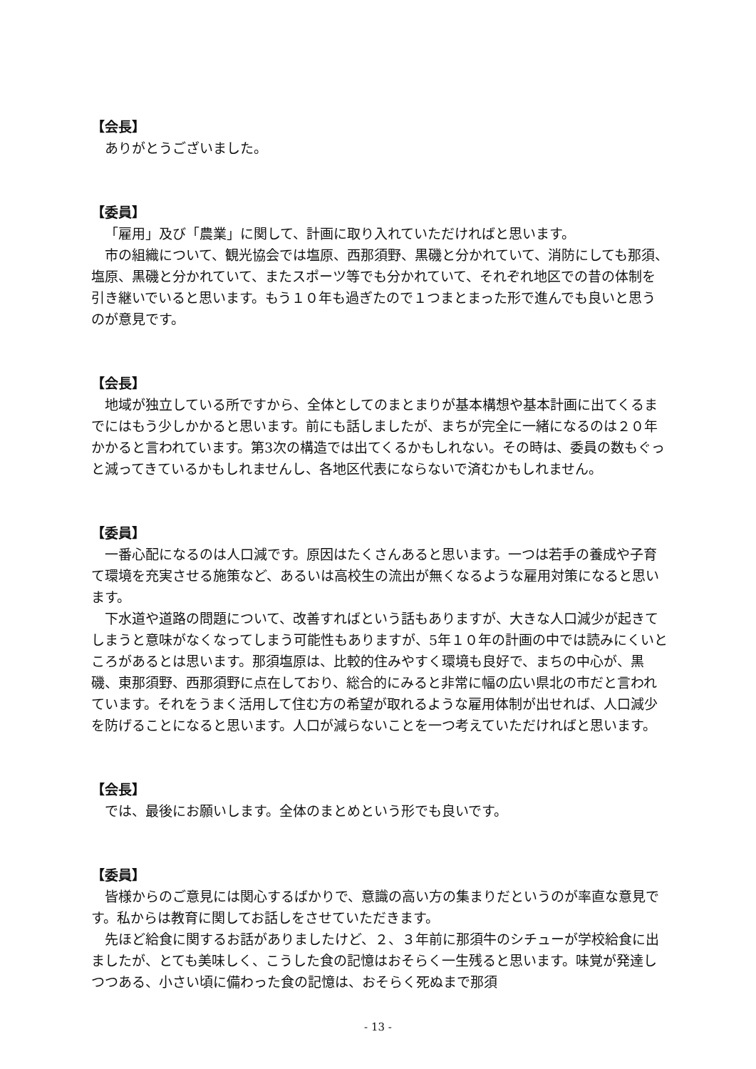【会長】
ありがとうございました。
【委員】
「雇用」及び「農業」に関して、計画に取り入れていただければと思います。
市の組織について、観光協会では塩原、西那須野、黒磯と分かれていて、消防にしても那須、塩原、黒磯と分かれていて、またスポーツ等でも分かれていて、それぞれ地区での昔の体制を引き継いでいると思います。もう１０年も過ぎたので１つまとまった形で進んでも良いと思うのが意見です。
【会長】
地域が独立している所ですから、全体としてのまとまりが基本構想や基本計画に出てくるまでにはもう少しかかると思います。前にも話しましたが、まちが完全に一緒になるのは２０年かかると言われています。第3次の構造では出てくるかもしれない。その時は、委員の数もぐっと減ってきているかもしれませんし、各地区代表にならないで済むかもしれません。
【委員】
一番心配になるのは人口減です。原因はたくさんあると思います。一つは若手の養成や子育て環境を充実させる施策など、あるいは高校生の流出が無くなるような雇用対策になると思います。
下水道や道路の問題について、改善すればという話もありますが、大きな人口減少が起きてしまうと意味がなくなってしまう可能性もありますが、5年１０年の計画の中では読みにくいところがあるとは思います。那須塩原は、比較的住みやすく環境も良好で、まちの中心が、黒磯、東那須野、西那須野に点在しており、総合的にみると非常に幅の広い県北の市だと言われています。それをうまく活用して住む方の希望が取れるような雇用体制が出せれば、人口減少を防げることになると思います。人口が減らないことを一つ考えていただければと思います。
【会長】
では、最後にお願いします。全体のまとめという形でも良いです。
【委員】
皆様からのご意見には関心するばかりで、意識の高い方の集まりだというのが率直な意見です。私からは教育に関してお話しをさせていただきます。
先ほど給食に関するお話がありましたけど、２、３年前に那須牛のシチューが学校給食に出ましたが、とても美味しく、こうした食の記憶はおそらく一生残ると思います。味覚が発達しつつある、小さい頃に備わった食の記憶は、おそらく死ぬまで那須
- 13 -